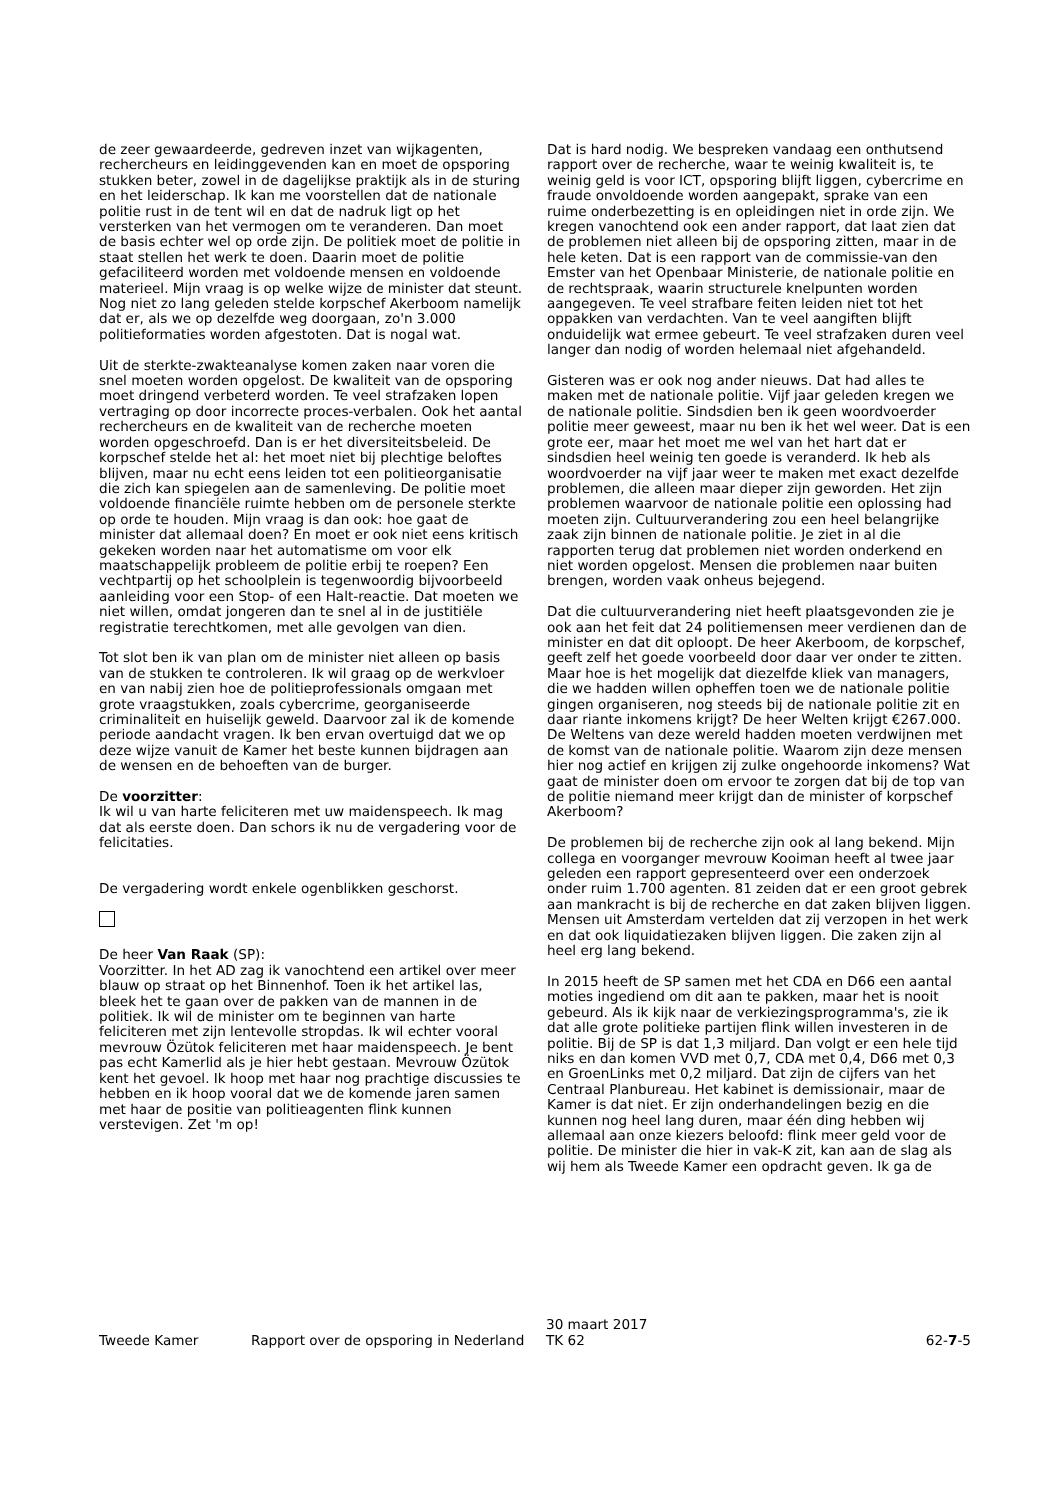de zeer gewaardeerde, gedreven inzet van wijkagenten, rechercheurs en leidinggevenden kan en moet de opsporing stukken beter, zowel in de dagelijkse praktijk als in de sturing en het leiderschap. Ik kan me voorstellen dat de nationale politie rust in de tent wil en dat de nadruk ligt op het versterken van het vermogen om te veranderen. Dan moet de basis echter wel op orde zijn. De politiek moet de politie in staat stellen het werk te doen. Daarin moet de politie gefaciliteerd worden met voldoende mensen en voldoende materieel. Mijn vraag is op welke wijze de minister dat steunt. Nog niet zo lang geleden stelde korpschef Akerboom namelijk dat er, als we op dezelfde weg doorgaan, zo'n 3.000 politieformaties worden afgestoten. Dat is nogal wat.
Uit de sterkte-zwakteanalyse komen zaken naar voren die snel moeten worden opgelost. De kwaliteit van de opsporing moet dringend verbeterd worden. Te veel strafzaken lopen vertraging op door incorrecte proces-verbalen. Ook het aantal rechercheurs en de kwaliteit van de recherche moeten worden opgeschroefd. Dan is er het diversiteitsbeleid. De korpschef stelde het al: het moet niet bij plechtige beloftes blijven, maar nu echt eens leiden tot een politieorganisatie die zich kan spiegelen aan de samenleving. De politie moet voldoende financiële ruimte hebben om de personele sterkte op orde te houden. Mijn vraag is dan ook: hoe gaat de minister dat allemaal doen? En moet er ook niet eens kritisch gekeken worden naar het automatisme om voor elk maatschappelijk probleem de politie erbij te roepen? Een vechtpartij op het schoolplein is tegenwoordig bijvoorbeeld aanleiding voor een Stop- of een Halt-reactie. Dat moeten we niet willen, omdat jongeren dan te snel al in de justitiële registratie terechtkomen, met alle gevolgen van dien.
Tot slot ben ik van plan om de minister niet alleen op basis van de stukken te controleren. Ik wil graag op de werkvloer en van nabij zien hoe de politieprofessionals omgaan met grote vraagstukken, zoals cybercrime, georganiseerde criminaliteit en huiselijk geweld. Daarvoor zal ik de komende periode aandacht vragen. Ik ben ervan overtuigd dat we op deze wijze vanuit de Kamer het beste kunnen bijdragen aan de wensen en de behoeften van de burger.
De voorzitter:
Ik wil u van harte feliciteren met uw maidenspeech. Ik mag dat als eerste doen. Dan schors ik nu de vergadering voor de felicitaties.
De vergadering wordt enkele ogenblikken geschorst.
De heer Van Raak (SP):
Voorzitter. In het AD zag ik vanochtend een artikel over meer blauw op straat op het Binnenhof. Toen ik het artikel las, bleek het te gaan over de pakken van de mannen in de politiek. Ik wil de minister om te beginnen van harte feliciteren met zijn lentevolle stropdas. Ik wil echter vooral mevrouw Özütok feliciteren met haar maidenspeech. Je bent pas echt Kamerlid als je hier hebt gestaan. Mevrouw Özütok kent het gevoel. Ik hoop met haar nog prachtige discussies te hebben en ik hoop vooral dat we de komende jaren samen met haar de positie van politieagenten flink kunnen verstevigen. Zet 'm op!
Dat is hard nodig. We bespreken vandaag een onthutsend rapport over de recherche, waar te weinig kwaliteit is, te weinig geld is voor ICT, opsporing blijft liggen, cybercrime en fraude onvoldoende worden aangepakt, sprake van een ruime onderbezetting is en opleidingen niet in orde zijn. We kregen vanochtend ook een ander rapport, dat laat zien dat de problemen niet alleen bij de opsporing zitten, maar in de hele keten. Dat is een rapport van de commissie-van den Emster van het Openbaar Ministerie, de nationale politie en de rechtspraak, waarin structurele knelpunten worden aangegeven. Te veel strafbare feiten leiden niet tot het oppakken van verdachten. Van te veel aangiften blijft onduidelijk wat ermee gebeurt. Te veel strafzaken duren veel langer dan nodig of worden helemaal niet afgehandeld.
Gisteren was er ook nog ander nieuws. Dat had alles te maken met de nationale politie. Vijf jaar geleden kregen we de nationale politie. Sindsdien ben ik geen woordvoerder politie meer geweest, maar nu ben ik het wel weer. Dat is een grote eer, maar het moet me wel van het hart dat er sindsdien heel weinig ten goede is veranderd. Ik heb als woordvoerder na vijf jaar weer te maken met exact dezelfde problemen, die alleen maar dieper zijn geworden. Het zijn problemen waarvoor de nationale politie een oplossing had moeten zijn. Cultuurverandering zou een heel belangrijke zaak zijn binnen de nationale politie. Je ziet in al die rapporten terug dat problemen niet worden onderkend en niet worden opgelost. Mensen die problemen naar buiten brengen, worden vaak onheus bejegend.
Dat die cultuurverandering niet heeft plaatsgevonden zie je ook aan het feit dat 24 politiemensen meer verdienen dan de minister en dat dit oploopt. De heer Akerboom, de korpschef, geeft zelf het goede voorbeeld door daar ver onder te zitten. Maar hoe is het mogelijk dat diezelfde kliek van managers, die we hadden willen opheffen toen we de nationale politie gingen organiseren, nog steeds bij de nationale politie zit en daar riante inkomens krijgt? De heer Welten krijgt €267.000. De Weltens van deze wereld hadden moeten verdwijnen met de komst van de nationale politie. Waarom zijn deze mensen hier nog actief en krijgen zij zulke ongehoorde inkomens? Wat gaat de minister doen om ervoor te zorgen dat bij de top van de politie niemand meer krijgt dan de minister of korpschef Akerboom?
De problemen bij de recherche zijn ook al lang bekend. Mijn collega en voorganger mevrouw Kooiman heeft al twee jaar geleden een rapport gepresenteerd over een onderzoek onder ruim 1.700 agenten. 81 zeiden dat er een groot gebrek aan mankracht is bij de recherche en dat zaken blijven liggen. Mensen uit Amsterdam vertelden dat zij verzopen in het werk en dat ook liquidatiezaken blijven liggen. Die zaken zijn al heel erg lang bekend.
In 2015 heeft de SP samen met het CDA en D66 een aantal moties ingediend om dit aan te pakken, maar het is nooit gebeurd. Als ik kijk naar de verkiezingsprogramma's, zie ik dat alle grote politieke partijen flink willen investeren in de politie. Bij de SP is dat 1,3 miljard. Dan volgt er een hele tijd niks en dan komen VVD met 0,7, CDA met 0,4, D66 met 0,3 en GroenLinks met 0,2 miljard. Dat zijn de cijfers van het Centraal Planbureau. Het kabinet is demissionair, maar de Kamer is dat niet. Er zijn onderhandelingen bezig en die kunnen nog heel lang duren, maar één ding hebben wij allemaal aan onze kiezers beloofd: flink meer geld voor de politie. De minister die hier in vak-K zit, kan aan de slag als wij hem als Tweede Kamer een opdracht geven. Ik ga de
Tweede Kamer Rapport over de opsporing in Nederland
30 maart 2017
TK 62
62-7-5